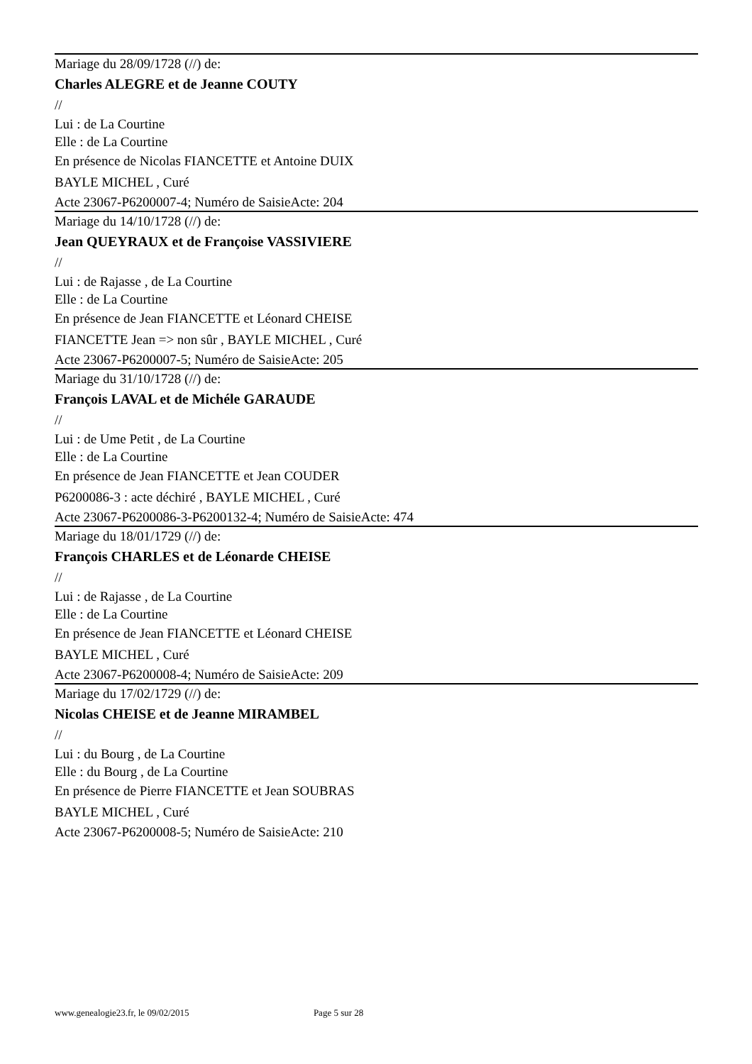Mariage du 28/09/1728 (//) de:
Charles ALEGRE et de Jeanne COUTY
//
Lui : de La Courtine
Elle : de La Courtine
En présence de Nicolas FIANCETTE et Antoine DUIX
BAYLE MICHEL , Curé
Acte 23067-P6200007-4; Numéro de SaisieActe: 204
Mariage du 14/10/1728 (//) de:
Jean QUEYRAUX et de Françoise VASSIVIERE
//
Lui : de Rajasse , de La Courtine
Elle : de La Courtine
En présence de Jean FIANCETTE et Léonard CHEISE
FIANCETTE Jean => non sûr , BAYLE MICHEL , Curé
Acte 23067-P6200007-5; Numéro de SaisieActe: 205
Mariage du 31/10/1728 (//) de:
François LAVAL et de Michéle GARAUDE
//
Lui : de Ume Petit , de La Courtine
Elle : de La Courtine
En présence de Jean FIANCETTE et Jean COUDER
P6200086-3 : acte déchiré , BAYLE MICHEL , Curé
Acte 23067-P6200086-3-P6200132-4; Numéro de SaisieActe: 474
Mariage du 18/01/1729 (//) de:
François CHARLES et de Léonarde CHEISE
//
Lui : de Rajasse , de La Courtine
Elle : de La Courtine
En présence de Jean FIANCETTE et Léonard CHEISE
BAYLE MICHEL , Curé
Acte 23067-P6200008-4; Numéro de SaisieActe: 209
Mariage du 17/02/1729 (//) de:
Nicolas CHEISE et de Jeanne MIRAMBEL
//
Lui : du Bourg , de La Courtine
Elle : du Bourg , de La Courtine
En présence de Pierre FIANCETTE et Jean SOUBRAS
BAYLE MICHEL , Curé
Acte 23067-P6200008-5; Numéro de SaisieActe: 210
www.genealogie23.fr, le 09/02/2015 Page 5 sur 28